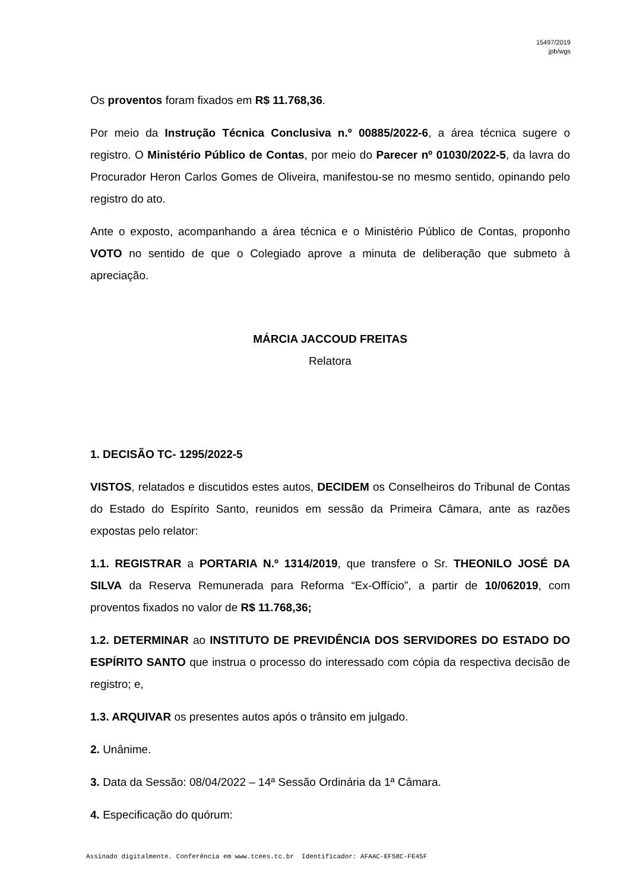15497/2019
jpb/wgs
Os proventos foram fixados em R$ 11.768,36.
Por meio da Instrução Técnica Conclusiva n.º 00885/2022-6, a área técnica sugere o registro. O Ministério Público de Contas, por meio do Parecer nº 01030/2022-5, da lavra do Procurador Heron Carlos Gomes de Oliveira, manifestou-se no mesmo sentido, opinando pelo registro do ato.
Ante o exposto, acompanhando a área técnica e o Ministério Público de Contas, proponho VOTO no sentido de que o Colegiado aprove a minuta de deliberação que submeto à apreciação.
MÁRCIA JACCOUD FREITAS
Relatora
1. DECISÃO TC- 1295/2022-5
VISTOS, relatados e discutidos estes autos, DECIDEM os Conselheiros do Tribunal de Contas do Estado do Espírito Santo, reunidos em sessão da Primeira Câmara, ante as razões expostas pelo relator:
1.1. REGISTRAR a PORTARIA N.º 1314/2019, que transfere o Sr. THEONILO JOSÉ DA SILVA da Reserva Remunerada para Reforma “Ex-Offício”, a partir de 10/062019, com proventos fixados no valor de R$ 11.768,36;
1.2. DETERMINAR ao INSTITUTO DE PREVIDÊNCIA DOS SERVIDORES DO ESTADO DO ESPÍRITO SANTO que instrua o processo do interessado com cópia da respectiva decisão de registro; e,
1.3. ARQUIVAR os presentes autos após o trânsito em julgado.
2. Unânime.
3. Data da Sessão: 08/04/2022 – 14ª Sessão Ordinária da 1ª Câmara.
4. Especificação do quórum:
Assinado digitalmente. Conferência em www.tcees.tc.br Identificador: AFAAC-EF58C-FE45F